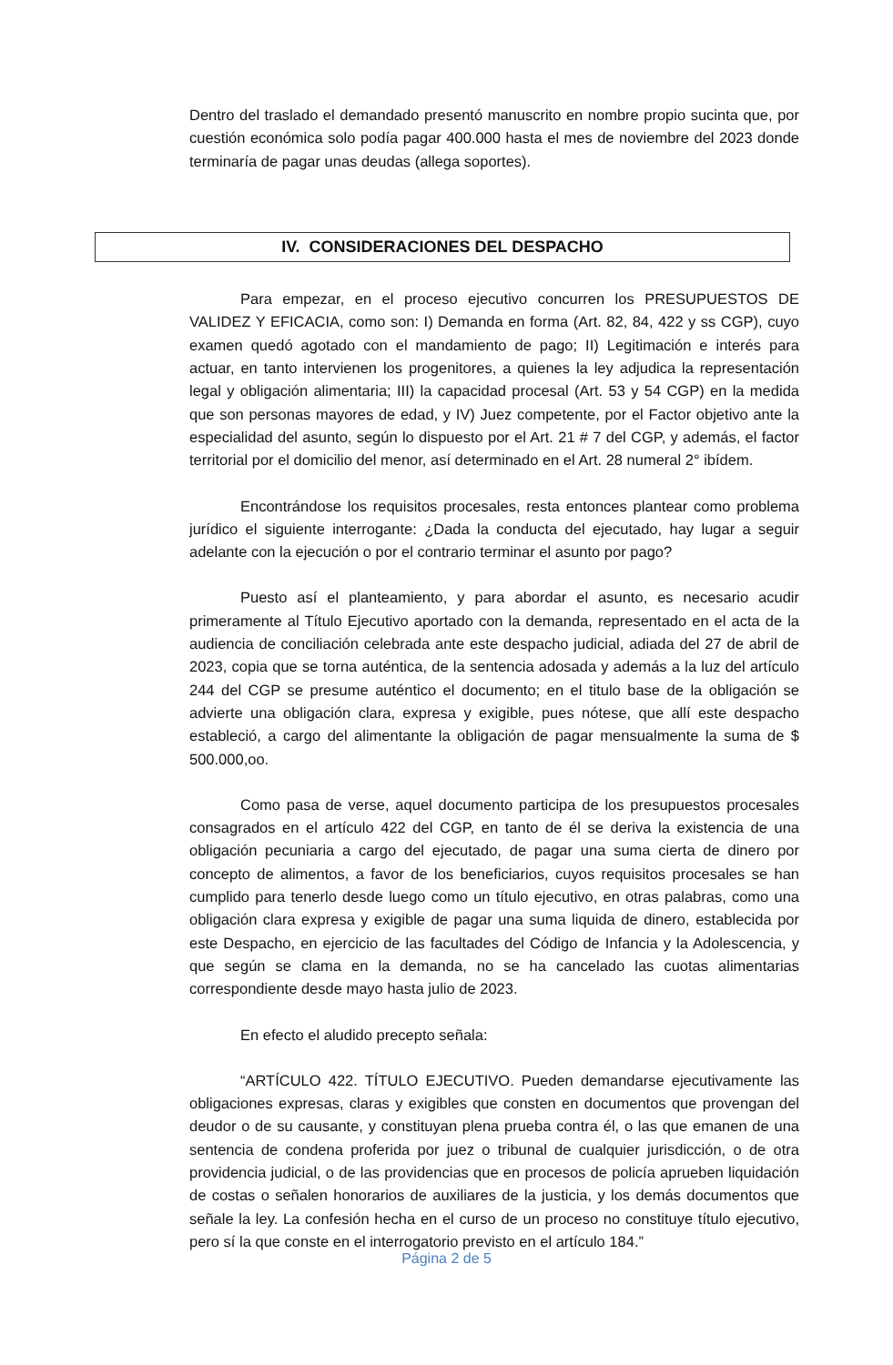Dentro del traslado el demandado presentó manuscrito en nombre propio sucinta que, por cuestión económica solo podía pagar 400.000 hasta el mes de noviembre del 2023 donde terminaría de pagar unas deudas (allega soportes).
IV. CONSIDERACIONES DEL DESPACHO
Para empezar, en el proceso ejecutivo concurren los PRESUPUESTOS DE VALIDEZ Y EFICACIA, como son: I) Demanda en forma (Art. 82, 84, 422 y ss CGP), cuyo examen quedó agotado con el mandamiento de pago; II) Legitimación e interés para actuar, en tanto intervienen los progenitores, a quienes la ley adjudica la representación legal y obligación alimentaria; III) la capacidad procesal (Art. 53 y 54 CGP) en la medida que son personas mayores de edad, y IV) Juez competente, por el Factor objetivo ante la especialidad del asunto, según lo dispuesto por el Art. 21 # 7 del CGP, y además, el factor territorial por el domicilio del menor, así determinado en el Art. 28 numeral 2° ibídem.
Encontrándose los requisitos procesales, resta entonces plantear como problema jurídico el siguiente interrogante: ¿Dada la conducta del ejecutado, hay lugar a seguir adelante con la ejecución o por el contrario terminar el asunto por pago?
Puesto así el planteamiento, y para abordar el asunto, es necesario acudir primeramente al Título Ejecutivo aportado con la demanda, representado en el acta de la audiencia de conciliación celebrada ante este despacho judicial, adiada del 27 de abril de 2023, copia que se torna auténtica, de la sentencia adosada y además a la luz del artículo 244 del CGP se presume auténtico el documento; en el titulo base de la obligación se advierte una obligación clara, expresa y exigible, pues nótese, que allí este despacho estableció, a cargo del alimentante la obligación de pagar mensualmente la suma de $ 500.000,oo.
Como pasa de verse, aquel documento participa de los presupuestos procesales consagrados en el artículo 422 del CGP, en tanto de él se deriva la existencia de una obligación pecuniaria a cargo del ejecutado, de pagar una suma cierta de dinero por concepto de alimentos, a favor de los beneficiarios, cuyos requisitos procesales se han cumplido para tenerlo desde luego como un título ejecutivo, en otras palabras, como una obligación clara expresa y exigible de pagar una suma liquida de dinero, establecida por este Despacho, en ejercicio de las facultades del Código de Infancia y la Adolescencia, y que según se clama en la demanda, no se ha cancelado las cuotas alimentarias correspondiente desde mayo hasta julio de 2023.
En efecto el aludido precepto señala:
“ARTÍCULO 422. TÍTULO EJECUTIVO. Pueden demandarse ejecutivamente las obligaciones expresas, claras y exigibles que consten en documentos que provengan del deudor o de su causante, y constituyan plena prueba contra él, o las que emanen de una sentencia de condena proferida por juez o tribunal de cualquier jurisdicción, o de otra providencia judicial, o de las providencias que en procesos de policía aprueben liquidación de costas o señalen honorarios de auxiliares de la justicia, y los demás documentos que señale la ley. La confesión hecha en el curso de un proceso no constituye título ejecutivo, pero sí la que conste en el interrogatorio previsto en el artículo 184.”
Página 2 de 5